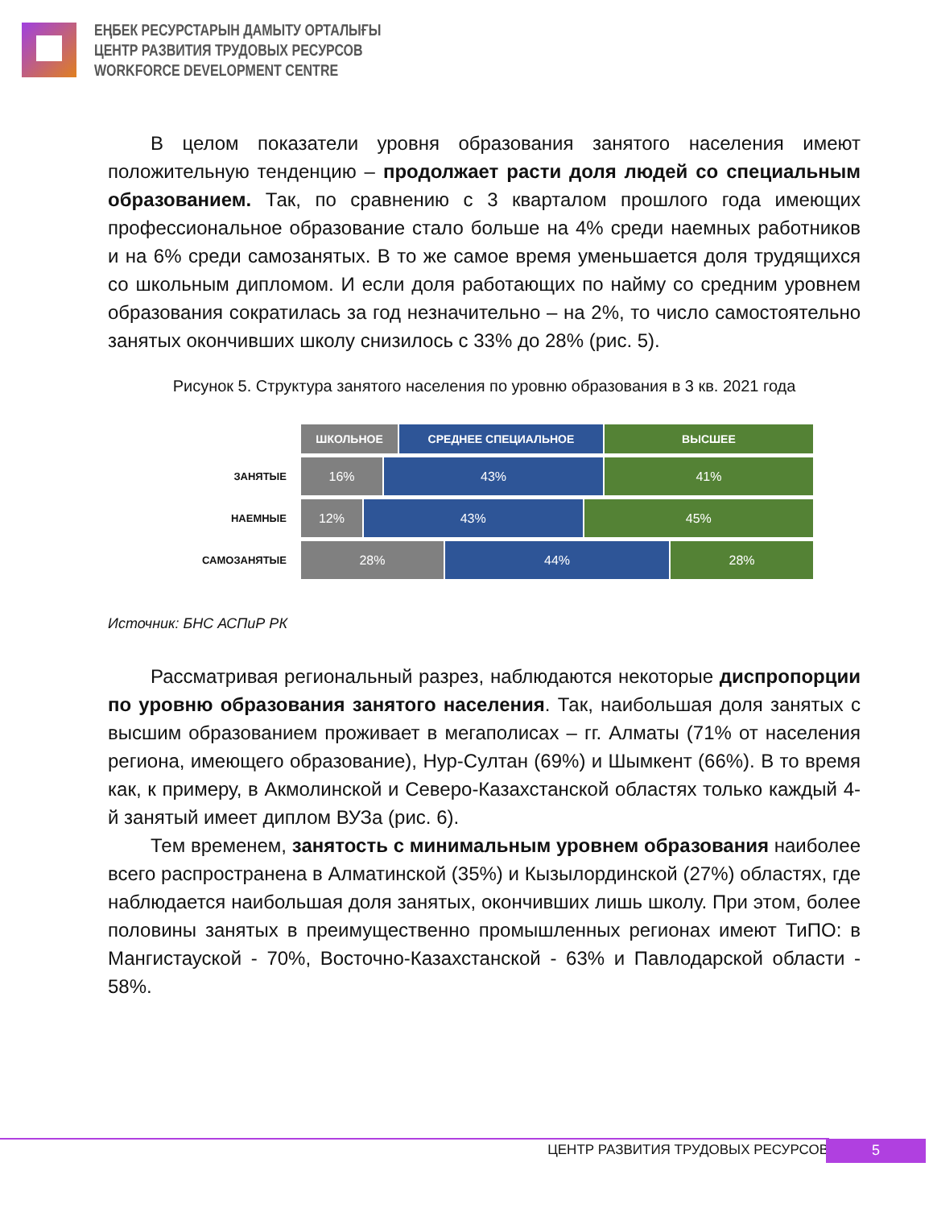ЕҢБЕК РЕСУРСТАРЫН ДАМЫТУ ОРТАЛЫҒЫ
ЦЕНТР РАЗВИТИЯ ТРУДОВЫХ РЕСУРСОВ
WORKFORCE DEVELOPMENT CENTRE
В целом показатели уровня образования занятого населения имеют положительную тенденцию – продолжает расти доля людей со специальным образованием. Так, по сравнению с 3 кварталом прошлого года имеющих профессиональное образование стало больше на 4% среди наемных работников и на 6% среди самозанятых. В то же самое время уменьшается доля трудящихся со школьным дипломом. И если доля работающих по найму со средним уровнем образования сократилась за год незначительно – на 2%, то число самостоятельно занятых окончивших школу снизилось с 33% до 28% (рис. 5).
Рисунок 5. Структура занятого населения по уровню образования в 3 кв. 2021 года
ШКОЛЬНОЕ СРЕДНЕЕ СПЕЦИАЛЬНОЕ ВЫСШЕЕ
ЗАНЯТЫЕ
16% 43% 41%
НАЕМНЫЕ
12% 43% 45%
САМОЗАНЯТЫЕ
28% 44% 28%
Источник: БНС АСПиР РК
Рассматривая региональный разрез, наблюдаются некоторые диспропорции по уровню образования занятого населения. Так, наибольшая доля занятых с высшим образованием проживает в мегаполисах – гг. Алматы (71% от населения региона, имеющего образование), Нур-Султан (69%) и Шымкент (66%). В то время как, к примеру, в Акмолинской и Северо-Казахстанской областях только каждый 4-й занятый имеет диплом ВУЗа (рис. 6).
Тем временем, занятость с минимальным уровнем образования наиболее всего распространена в Алматинской (35%) и Кызылординской (27%) областях, где наблюдается наибольшая доля занятых, окончивших лишь школу. При этом, более половины занятых в преимущественно промышленных регионах имеют ТиПО: в Мангистауской - 70%, Восточно-Казахстанской - 63% и Павлодарской области - 58%.
ЦЕНТР РАЗВИТИЯ ТРУДОВЫХ РЕСУРСОВ
5